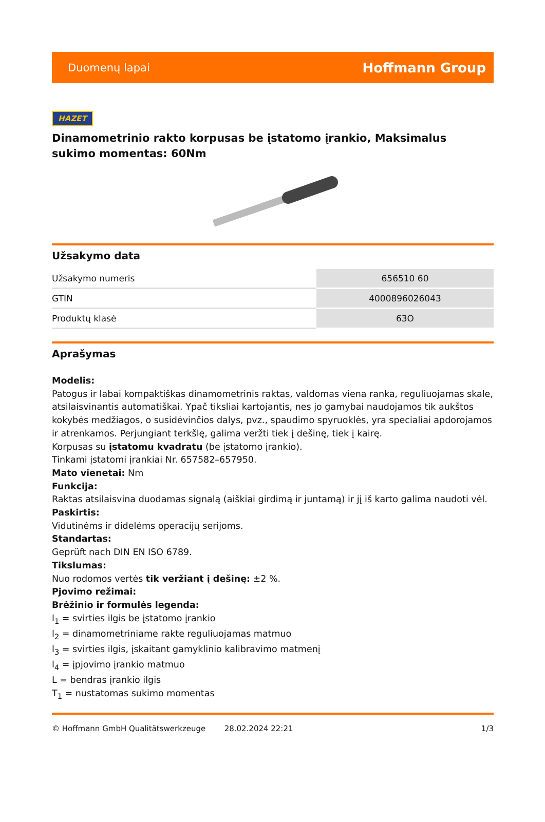Duomenų lapai Hoffmann Group
HAZET
Dinamometrinio rakto korpusas be įstatomo įrankio, Maksimalus sukimo momentas: 60Nm
Užsakymo data
| Užsakymo numeris | 656510 60 |
| GTIN | 4000896026043 |
| Produktų klasė | 63O |
Aprašymas
Modelis:
Patogus ir labai kompaktiškas dinamometrinis raktas, valdomas viena ranka, reguliuojamas skale, atsilaisvinantis automatiškai. Ypač tiksliai kartojantis, nes jo gamybai naudojamos tik aukštos kokybės medžiagos, o susidėvinčios dalys, pvz., spaudimo spyruoklės, yra specialiai apdorojamos ir atrenkamos. Perjungiant terkšlę, galima veržti tiek į dešinę, tiek į kairę.
Korpusas su įstatomu kvadratu (be įstatomo įrankio).
Tinkami įstatomi įrankiai Nr. 657582–657950.
Mato vienetai: Nm
Funkcija:
Raktas atsilaisvina duodamas signalą (aiškiai girdimą ir juntamą) ir jį iš karto galima naudoti vėl.
Paskirtis:
Vidutinėms ir didelėms operacijų serijoms.
Standartas:
Geprüft nach DIN EN ISO 6789.
Tikslumas:
Nuo rodomos vertės tik veržiant į dešinę: ±2 %.
Pjovimo režimai:
Brėžinio ir formulės legenda:
l<sub>1</sub> = svirties ilgis be įstatomo įrankio
l<sub>2</sub> = dinamometriniame rakte reguliuojamas matmuo
l<sub>3</sub> = svirties ilgis, įskaitant gamyklinio kalibravimo matmenį
l<sub>4</sub> = įpjovimo įrankio matmuo
L = bendras įrankio ilgis
T<sub>1</sub> = nustatomas sukimo momentas
© Hoffmann GmbH Qualitätswerkzeuge 28.02.2024 22:21 1/3